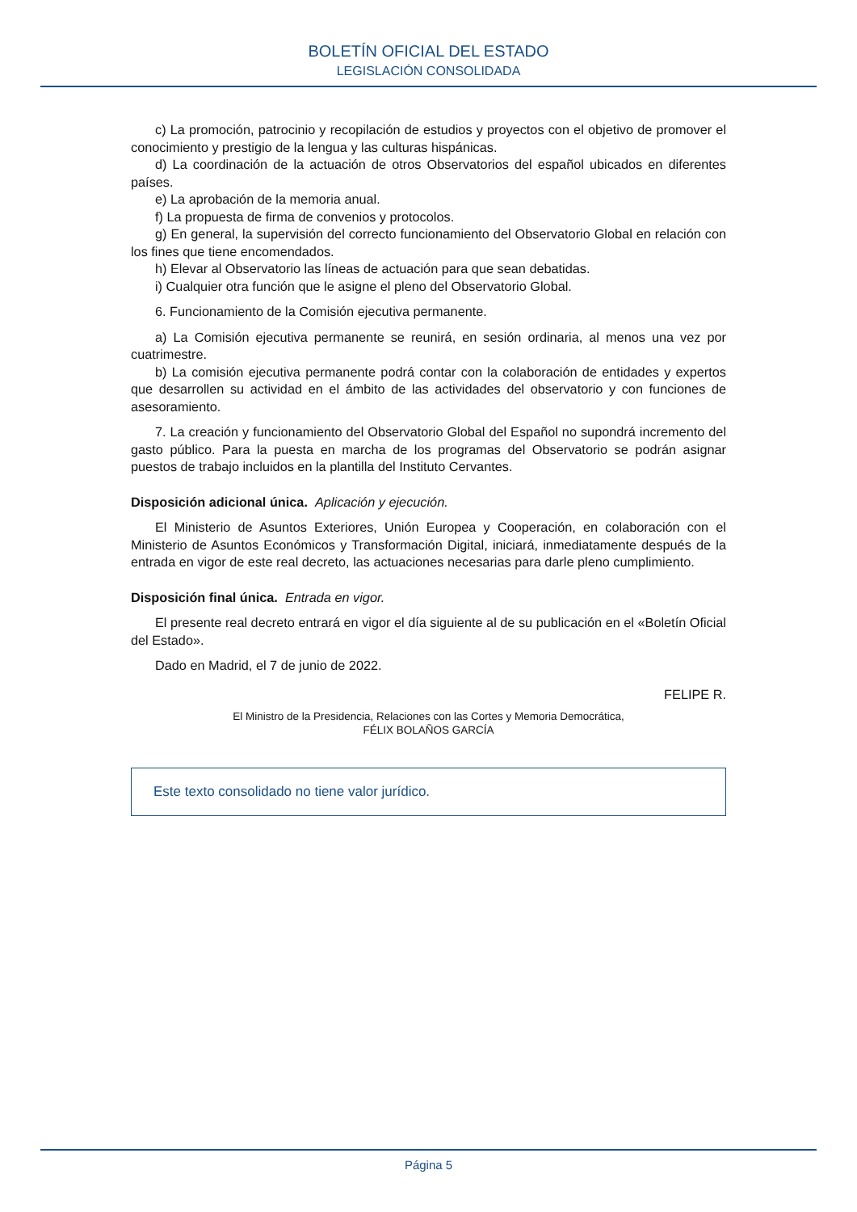BOLETÍN OFICIAL DEL ESTADO
LEGISLACIÓN CONSOLIDADA
c) La promoción, patrocinio y recopilación de estudios y proyectos con el objetivo de promover el conocimiento y prestigio de la lengua y las culturas hispánicas.
d) La coordinación de la actuación de otros Observatorios del español ubicados en diferentes países.
e) La aprobación de la memoria anual.
f) La propuesta de firma de convenios y protocolos.
g) En general, la supervisión del correcto funcionamiento del Observatorio Global en relación con los fines que tiene encomendados.
h) Elevar al Observatorio las líneas de actuación para que sean debatidas.
i) Cualquier otra función que le asigne el pleno del Observatorio Global.
6. Funcionamiento de la Comisión ejecutiva permanente.
a) La Comisión ejecutiva permanente se reunirá, en sesión ordinaria, al menos una vez por cuatrimestre.
b) La comisión ejecutiva permanente podrá contar con la colaboración de entidades y expertos que desarrollen su actividad en el ámbito de las actividades del observatorio y con funciones de asesoramiento.
7. La creación y funcionamiento del Observatorio Global del Español no supondrá incremento del gasto público. Para la puesta en marcha de los programas del Observatorio se podrán asignar puestos de trabajo incluidos en la plantilla del Instituto Cervantes.
Disposición adicional única. Aplicación y ejecución.
El Ministerio de Asuntos Exteriores, Unión Europea y Cooperación, en colaboración con el Ministerio de Asuntos Económicos y Transformación Digital, iniciará, inmediatamente después de la entrada en vigor de este real decreto, las actuaciones necesarias para darle pleno cumplimiento.
Disposición final única. Entrada en vigor.
El presente real decreto entrará en vigor el día siguiente al de su publicación en el «Boletín Oficial del Estado».
Dado en Madrid, el 7 de junio de 2022.
FELIPE R.
El Ministro de la Presidencia, Relaciones con las Cortes y Memoria Democrática,
FÉLIX BOLAÑOS GARCÍA
Este texto consolidado no tiene valor jurídico.
Página 5